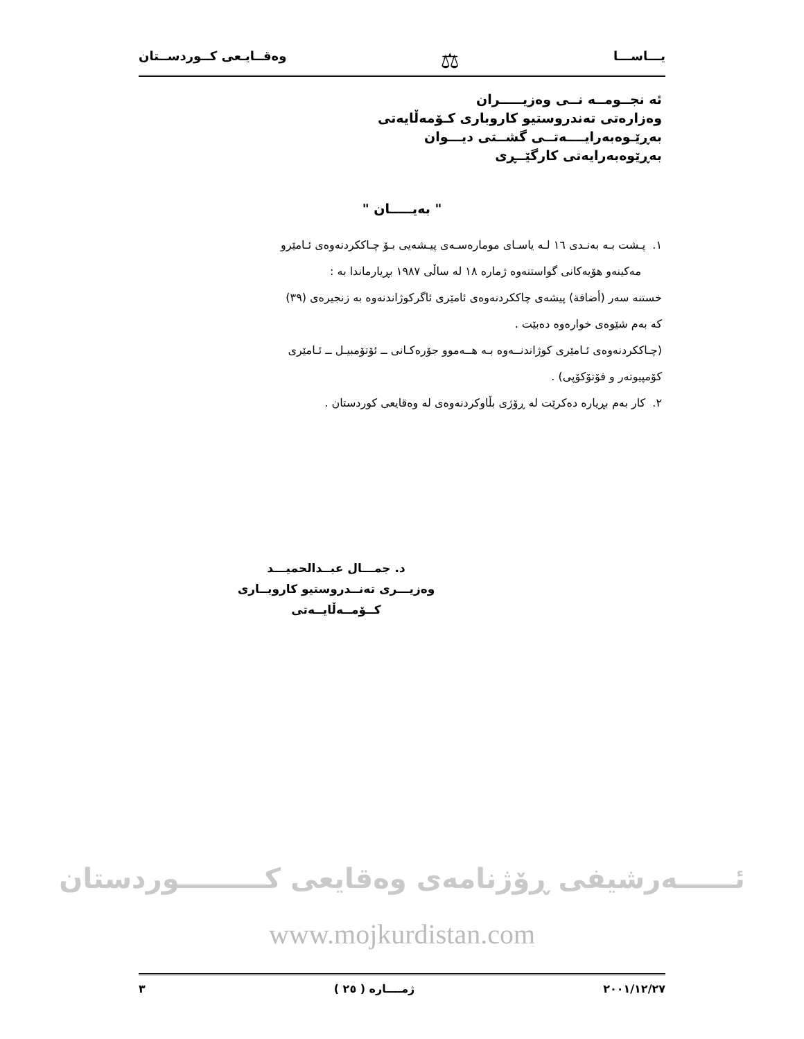يـــاســـا ⚖ وەقــايـعى كــوردســتان
ئه نجــومــه نــی وەزیـــــران
وەزارەتی تەندروستیو كاروباری كـۆمەڵایەتی
بەڕێـوەبەرایــــەتــی گشــتی دیـــوان
بەڕێوەبەرایەتی كارگێــڕی
" بەیـــــان "
١. پـشت بـه بەنـدی ١٦ لـه یاسـای مومارەسـەی پیـشەیی بـۆ چـاككردنەوەی ئـامێرو
مەكینەو هۆیەكانی گواستنەوە ژمارە ١٨ له ساڵی ١٩٨٧ بڕیارماندا بە :
خستنه سەر (أضافة) پیشەی چاككردنەوەی ئامێری ئاگركوژاندنەوە بە زنجیرەی (٣٩)
كه بەم شێوەی خوارەوە دەبێت .
(چـاككردنەوەی ئـامێری كوژاندنــەوە بـه هــەموو جۆرەكـانی ــ ئۆتۆمبیـل ــ ئـامێری
كۆمپیوتەر و فۆتۆكۆپی) .
٢. كار بەم بڕیارە دەكرێت له ڕۆژی بڵاوكردنەوەی له وەقایعی كوردستان .
د. جمـــال عبــدالحمیـــد
وەزیـــری تەنــدروستیو كاروبــاری كــۆمــەڵایــەتی
ئــــــەرشیفی ڕۆژنامەی وەقایعی كـــــــــوردستان
www.mojkurdistan.com
٢٠٠١/١٢/٢٧ ژمــــارە ( ٢٥ ) ٣